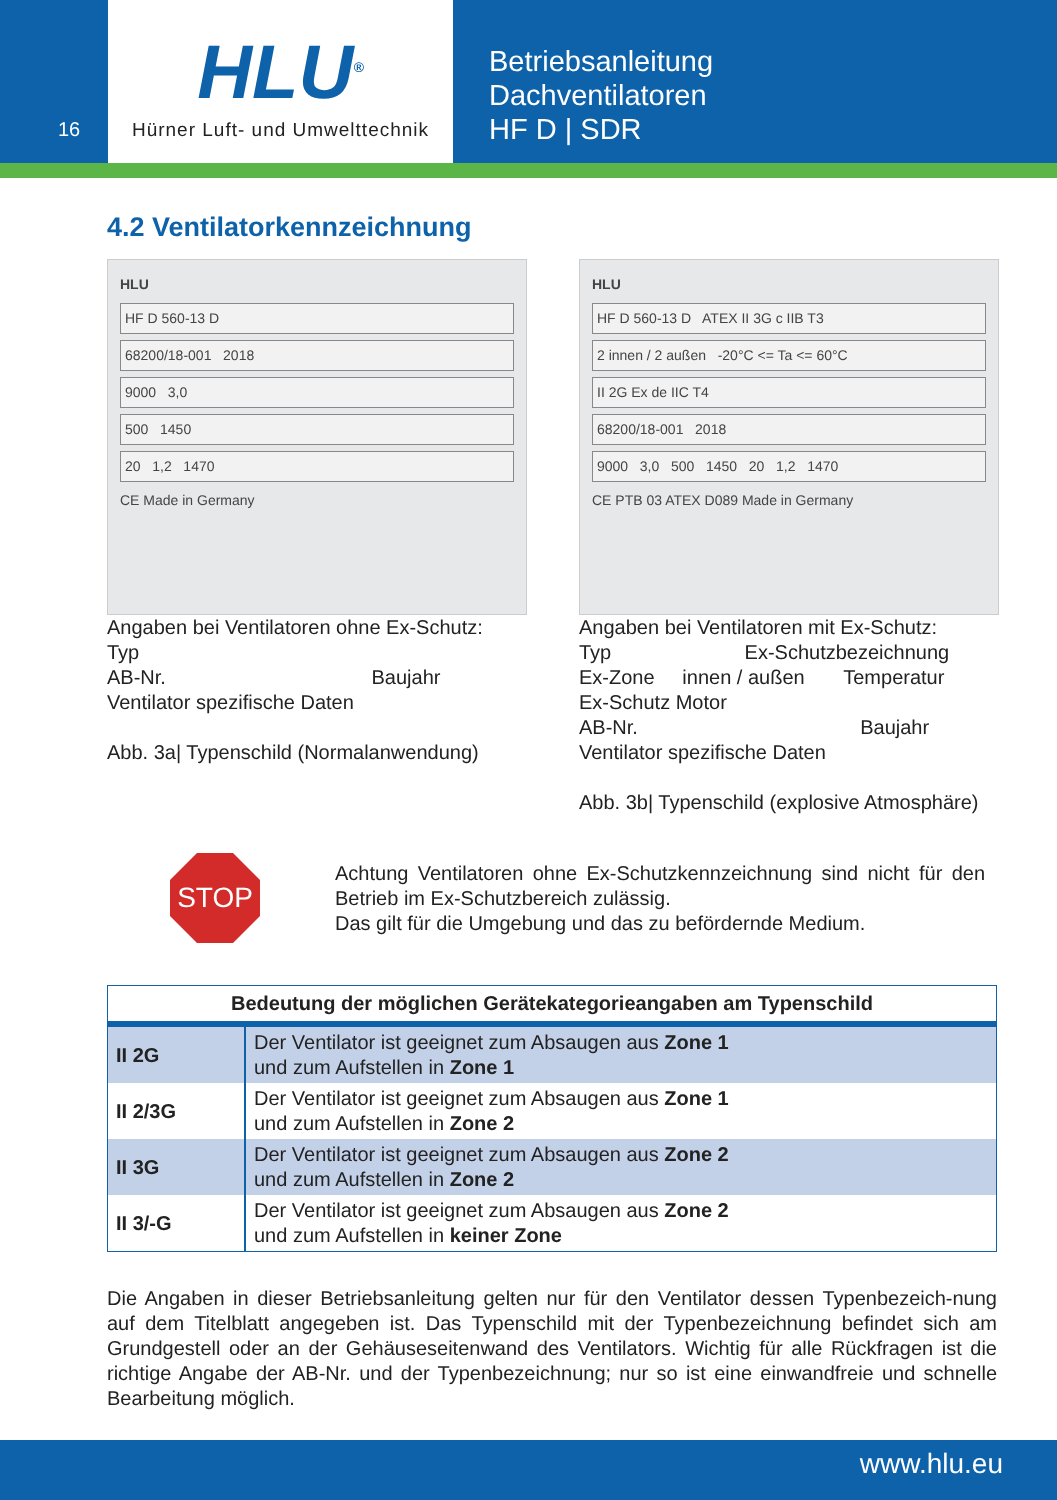16
HLU<sup>®</sup>
Hürner Luft- und Umwelttechnik
Betriebsanleitung
Dachventilatoren
HF D | SDR
4.2 Ventilatorkennzeichnung
HLU
HF D 560-13 D
68200/18-001 2018
9000 3,0
500 1450
20 1,2 1470
CE Made in Germany
Angaben bei Ventilatoren ohne Ex-Schutz:
Typ
AB-Nr. Baujahr
Ventilator spezifische Daten
Abb. 3a| Typenschild (Normalanwendung)
HLU
HF D 560-13 D ATEX II 3G c IIB T3
2 innen / 2 außen -20°C <= Ta <= 60°C
II 2G Ex de IIC T4
68200/18-001 2018
9000 3,0 500 1450 20 1,2 1470
CE PTB 03 ATEX D089 Made in Germany
Angaben bei Ventilatoren mit Ex-Schutz:
Typ Ex-Schutzbezeichnung
Ex-Zone innen / außen Temperatur
Ex-Schutz Motor
AB-Nr. Baujahr
Ventilator spezifische Daten
Abb. 3b| Typenschild (explosive Atmosphäre)
STOP
Achtung Ventilatoren ohne Ex-Schutzkennzeichnung sind nicht für den Betrieb im Ex-Schutzbereich zulässig.
Das gilt für die Umgebung und das zu befördernde Medium.
| Bedeutung der möglichen Gerätekategorieangaben am Typenschild | |
| --- | --- |
| II 2G | Der Ventilator ist geeignet zum Absaugen aus Zone 1 und zum Aufstellen in Zone 1 |
| II 2/3G | Der Ventilator ist geeignet zum Absaugen aus Zone 1 und zum Aufstellen in Zone 2 |
| II 3G | Der Ventilator ist geeignet zum Absaugen aus Zone 2 und zum Aufstellen in Zone 2 |
| II 3/-G | Der Ventilator ist geeignet zum Absaugen aus Zone 2 und zum Aufstellen in keiner Zone |
Die Angaben in dieser Betriebsanleitung gelten nur für den Ventilator dessen Typenbezeich-nung auf dem Titelblatt angegeben ist. Das Typenschild mit der Typenbezeichnung befindet sich am Grundgestell oder an der Gehäuseseitenwand des Ventilators. Wichtig für alle Rückfragen ist die richtige Angabe der AB-Nr. und der Typenbezeichnung; nur so ist eine einwandfreie und schnelle Bearbeitung möglich.
www.hlu.eu